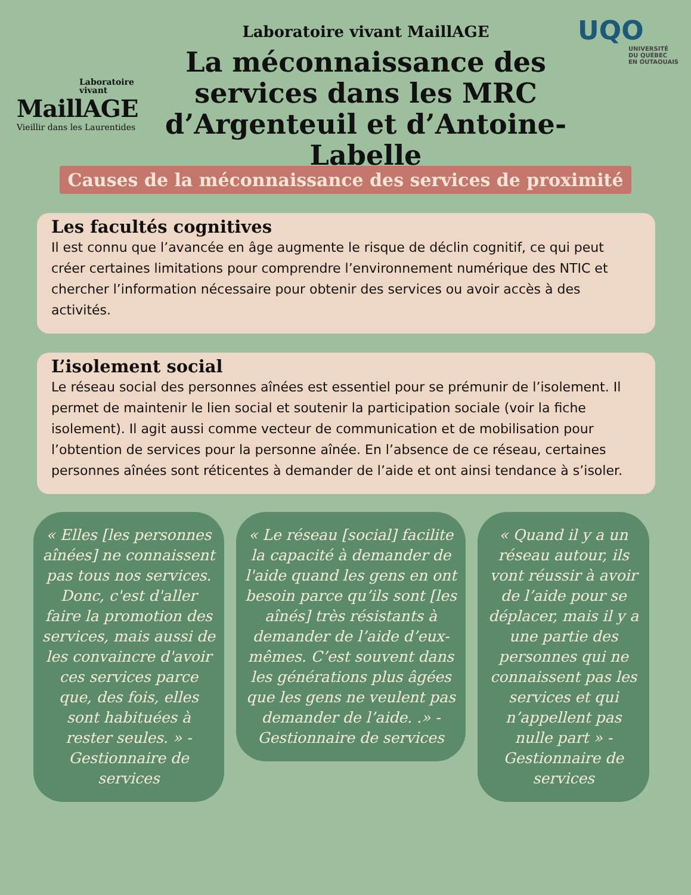Laboratoire
vivant
MaillAGE
Vieillir dans les Laurentides
Laboratoire vivant MaillAGE
La méconnaissance des services dans les MRC d’Argenteuil et d’Antoine-Labelle
UQO
UNIVERSITÉ
DU QUÉBEC
EN OUTAOUAIS
Causes de la méconnaissance des services de proximité
Les facultés cognitives
Il est connu que l’avancée en âge augmente le risque de déclin cognitif, ce qui peut créer certaines limitations pour comprendre l’environnement numérique des NTIC et chercher l’information nécessaire pour obtenir des services ou avoir accès à des activités.
L’isolement social
Le réseau social des personnes aînées est essentiel pour se prémunir de l’isolement. Il permet de maintenir le lien social et soutenir la participation sociale (voir la fiche isolement). Il agit aussi comme vecteur de communication et de mobilisation pour l’obtention de services pour la personne aînée. En l’absence de ce réseau, certaines personnes aînées sont réticentes à demander de l’aide et ont ainsi tendance à s’isoler.
« Elles [les personnes aînées] ne connaissent pas tous nos services. Donc, c'est d'aller faire la promotion des services, mais aussi de les convaincre d'avoir ces services parce que, des fois, elles sont habituées à rester seules. » -Gestionnaire de services
« Le réseau [social] facilite la capacité à demander de l'aide quand les gens en ont besoin parce qu’ils sont [les aînés] très résistants à demander de l’aide d’eux-mêmes. C’est souvent dans les générations plus âgées que les gens ne veulent pas demander de l’aide. .» -Gestionnaire de services
« Quand il y a un réseau autour, ils vont réussir à avoir de l’aide pour se déplacer, mais il y a une partie des personnes qui ne connaissent pas les services et qui n’appellent pas nulle part » -Gestionnaire de services